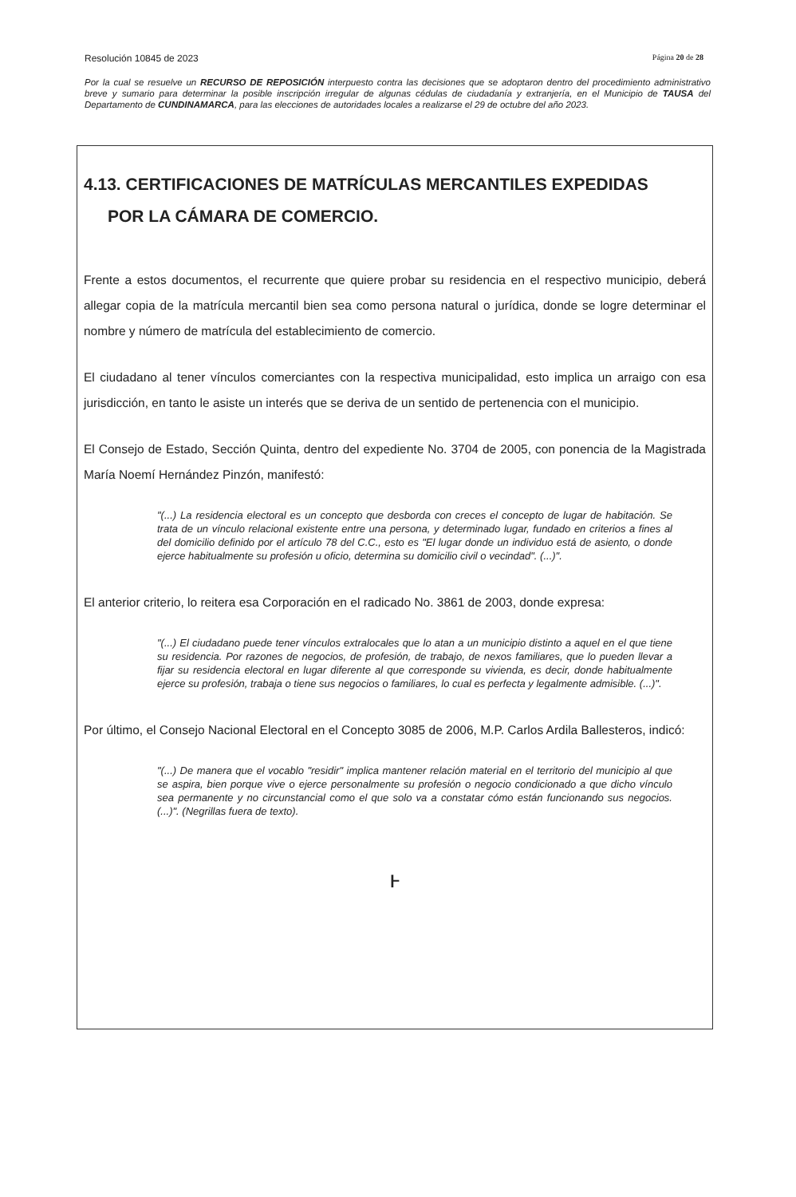Resolución 10845 de 2023 Página 20 de 28
Por la cual se resuelve un RECURSO DE REPOSICIÓN interpuesto contra las decisiones que se adoptaron dentro del procedimiento administrativo breve y sumario para determinar la posible inscripción irregular de algunas cédulas de ciudadanía y extranjería, en el Municipio de TAUSA del Departamento de CUNDINAMARCA, para las elecciones de autoridades locales a realizarse el 29 de octubre del año 2023.
4.13. CERTIFICACIONES DE MATRÍCULAS MERCANTILES EXPEDIDAS
POR LA CÁMARA DE COMERCIO.
Frente a estos documentos, el recurrente que quiere probar su residencia en el respectivo municipio, deberá allegar copia de la matrícula mercantil bien sea como persona natural o jurídica, donde se logre determinar el nombre y número de matrícula del establecimiento de comercio.
El ciudadano al tener vínculos comerciantes con la respectiva municipalidad, esto implica un arraigo con esa jurisdicción, en tanto le asiste un interés que se deriva de un sentido de pertenencia con el municipio.
El Consejo de Estado, Sección Quinta, dentro del expediente No. 3704 de 2005, con ponencia de la Magistrada María Noemí Hernández Pinzón, manifestó:
"(...) La residencia electoral es un concepto que desborda con creces el concepto de lugar de habitación. Se trata de un vínculo relacional existente entre una persona, y determinado lugar, fundado en criterios a fines al del domicilio definido por el artículo 78 del C.C., esto es "El lugar donde un individuo está de asiento, o donde ejerce habitualmente su profesión u oficio, determina su domicilio civil o vecindad". (...)".
El anterior criterio, lo reitera esa Corporación en el radicado No. 3861 de 2003, donde expresa:
"(...) El ciudadano puede tener vínculos extralocales que lo atan a un municipio distinto a aquel en el que tiene su residencia. Por razones de negocios, de profesión, de trabajo, de nexos familiares, que lo pueden llevar a fijar su residencia electoral en lugar diferente al que corresponde su vivienda, es decir, donde habitualmente ejerce su profesión, trabaja o tiene sus negocios o familiares, lo cual es perfecta y legalmente admisible. (...)".
Por último, el Consejo Nacional Electoral en el Concepto 3085 de 2006, M.P. Carlos Ardila Ballesteros, indicó:
"(...) De manera que el vocablo "residir" implica mantener relación material en el territorio del municipio al que se aspira, bien porque vive o ejerce personalmente su profesión o negocio condicionado a que dicho vínculo sea permanente y no circunstancial como el que solo va a constatar cómo están funcionando sus negocios. (...)". (Negrillas fuera de texto).
ⱶ